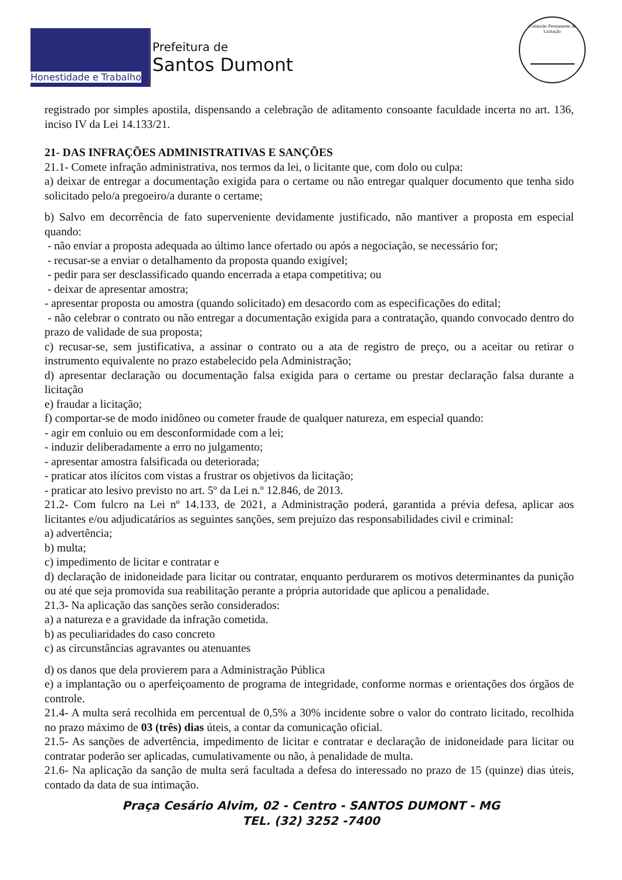Honestidade e Trabalho
Prefeitura de
Santos Dumont
Comissão Permanente de Licitação
registrado por simples apostila, dispensando a celebração de aditamento consoante faculdade incerta no art. 136, inciso IV da Lei 14.133/21.
21- DAS INFRAÇÕES ADMINISTRATIVAS E SANÇÕES
21.1- Comete infração administrativa, nos termos da lei, o licitante que, com dolo ou culpa:
a) deixar de entregar a documentação exigida para o certame ou não entregar qualquer documento que tenha sido solicitado pelo/a pregoeiro/a durante o certame;
b) Salvo em decorrência de fato superveniente devidamente justificado, não mantiver a proposta em especial quando:
- não enviar a proposta adequada ao último lance ofertado ou após a negociação, se necessário for;
- recusar-se a enviar o detalhamento da proposta quando exigível;
- pedir para ser desclassificado quando encerrada a etapa competitiva; ou
- deixar de apresentar amostra;
- apresentar proposta ou amostra (quando solicitado) em desacordo com as especificações do edital;
- não celebrar o contrato ou não entregar a documentação exigida para a contratação, quando convocado dentro do prazo de validade de sua proposta;
c) recusar-se, sem justificativa, a assinar o contrato ou a ata de registro de preço, ou a aceitar ou retirar o instrumento equivalente no prazo estabelecido pela Administração;
d) apresentar declaração ou documentação falsa exigida para o certame ou prestar declaração falsa durante a licitação
e) fraudar a licitação;
f) comportar-se de modo inidôneo ou cometer fraude de qualquer natureza, em especial quando:
- agir em conluio ou em desconformidade com a lei;
- induzir deliberadamente a erro no julgamento;
- apresentar amostra falsificada ou deteriorada;
- praticar atos ilícitos com vistas a frustrar os objetivos da licitação;
- praticar ato lesivo previsto no art. 5º da Lei n.º 12.846, de 2013.
21.2- Com fulcro na Lei nº 14.133, de 2021, a Administração poderá, garantida a prévia defesa, aplicar aos licitantes e/ou adjudicatários as seguintes sanções, sem prejuízo das responsabilidades civil e criminal:
a) advertência;
b) multa;
c) impedimento de licitar e contratar e
d) declaração de inidoneidade para licitar ou contratar, enquanto perdurarem os motivos determinantes da punição ou até que seja promovida sua reabilitação perante a própria autoridade que aplicou a penalidade.
21.3- Na aplicação das sanções serão considerados:
a) a natureza e a gravidade da infração cometida.
b) as peculiaridades do caso concreto
c) as circunstâncias agravantes ou atenuantes
d) os danos que dela provierem para a Administração Pública
e) a implantação ou o aperfeiçoamento de programa de integridade, conforme normas e orientações dos órgãos de controle.
21.4- A multa será recolhida em percentual de 0,5% a 30% incidente sobre o valor do contrato licitado, recolhida no prazo máximo de 03 (três) dias úteis, a contar da comunicação oficial.
21.5- As sanções de advertência, impedimento de licitar e contratar e declaração de inidoneidade para licitar ou contratar poderão ser aplicadas, cumulativamente ou não, à penalidade de multa.
21.6- Na aplicação da sanção de multa será facultada a defesa do interessado no prazo de 15 (quinze) dias úteis, contado da data de sua intimação.
Praça Cesário Alvim, 02 - Centro - SANTOS DUMONT - MG
TEL. (32) 3252 -7400